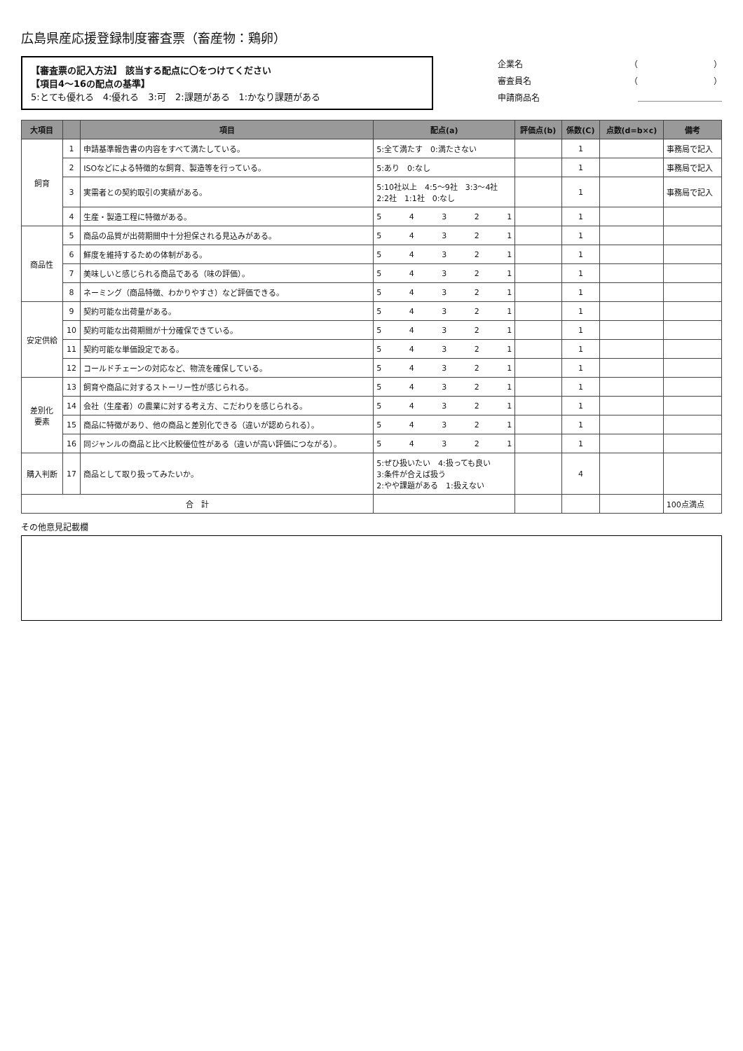広島県産応援登録制度審査票（畜産物：鶏卵）
【審査票の記入方法】 該当する配点に〇をつけてください
【項目4～16の配点の基準】
5:とても優れる　4:優れる　3:可　2:課題がある　1:かなり課題がある
企業名 （　　　　　　　　　）
審査員名 （　　　　　　　　　）
申請商品名 ＿＿＿＿＿＿＿＿＿＿
| 大項目 | | 項目 | 配点(a) | 評価点(b) | 係数(C) | 点数(d=b×c) | 備考 |
| --- | --- | --- | --- | --- | --- | --- | --- |
| 飼育 | 1 | 申請基準報告書の内容をすべて満たしている。 | 5:全て満たす 0:満たさない | | 1 | | 事務局で記入 |
| | 2 | ISOなどによる特徴的な飼育、製造等を行っている。 | 5:あり 0:なし | | 1 | | 事務局で記入 |
| | 3 | 実需者との契約取引の実績がある。 | 5:10社以上 4:5～9社 3:3～4社 2:2社 1:1社 0:なし | | 1 | | 事務局で記入 |
| | 4 | 生産・製造工程に特徴がある。 | 5 4 3 2 1 | | 1 | | |
| 商品性 | 5 | 商品の品質が出荷期間中十分担保される見込みがある。 | 5 4 3 2 1 | | 1 | | |
| | 6 | 鮮度を維持するための体制がある。 | 5 4 3 2 1 | | 1 | | |
| | 7 | 美味しいと感じられる商品である（味の評価）。 | 5 4 3 2 1 | | 1 | | |
| | 8 | ネーミング（商品特徴、わかりやすさ）など評価できる。 | 5 4 3 2 1 | | 1 | | |
| 安定供給 | 9 | 契約可能な出荷量がある。 | 5 4 3 2 1 | | 1 | | |
| | 10 | 契約可能な出荷期間が十分確保できている。 | 5 4 3 2 1 | | 1 | | |
| | 11 | 契約可能な単価設定である。 | 5 4 3 2 1 | | 1 | | |
| | 12 | コールドチェーンの対応など、物流を確保している。 | 5 4 3 2 1 | | 1 | | |
| 差別化 要素 | 13 | 飼育や商品に対するストーリー性が感じられる。 | 5 4 3 2 1 | | 1 | | |
| | 14 | 会社（生産者）の農業に対する考え方、こだわりを感じられる。 | 5 4 3 2 1 | | 1 | | |
| | 15 | 商品に特徴があり、他の商品と差別化できる（違いが認められる）。 | 5 4 3 2 1 | | 1 | | |
| | 16 | 同ジャンルの商品と比べ比較優位性がある（違いが高い評価につながる）。 | 5 4 3 2 1 | | 1 | | |
| 購入判断 | 17 | 商品として取り扱ってみたいか。 | 5:ぜひ扱いたい 4:扱っても良い 3:条件が合えば扱う 2:やや課題がある 1:扱えない | | 4 | | |
| 合 計 | | | | | | | 100点満点 |
その他意見記載欄